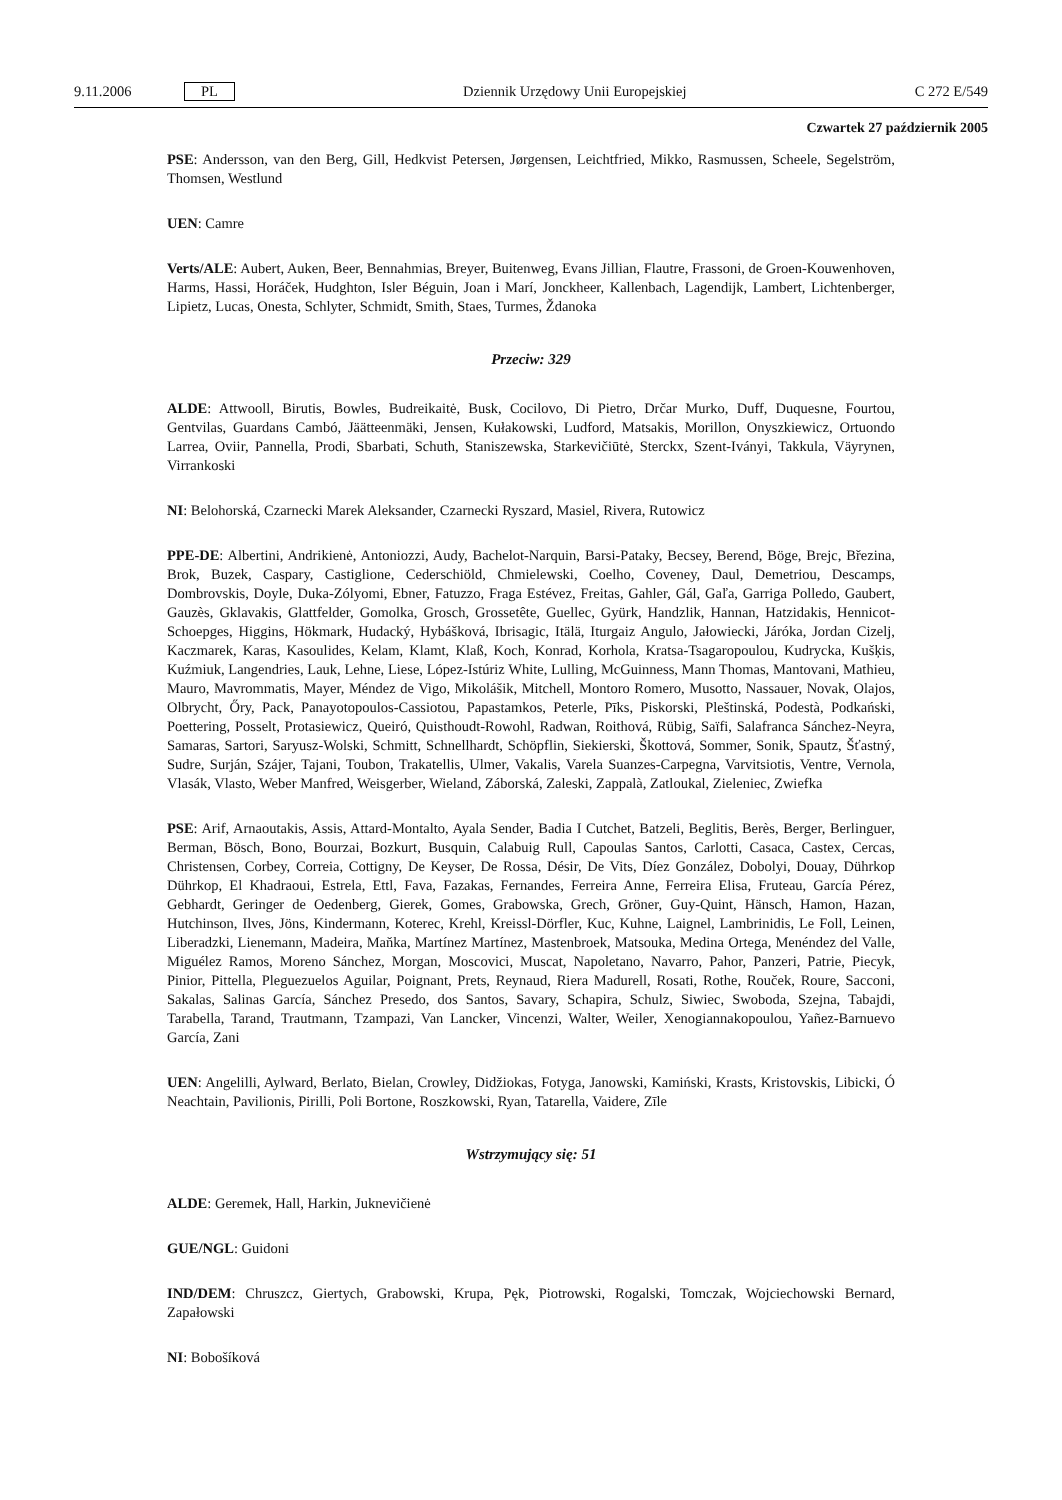9.11.2006 PL Dziennik Urzędowy Unii Europejskiej C 272 E/549
Czwartek 27 październik 2005
PSE: Andersson, van den Berg, Gill, Hedkvist Petersen, Jørgensen, Leichtfried, Mikko, Rasmussen, Scheele, Segelström, Thomsen, Westlund
UEN: Camre
Verts/ALE: Aubert, Auken, Beer, Bennahmias, Breyer, Buitenweg, Evans Jillian, Flautre, Frassoni, de Groen-Kouwenhoven, Harms, Hassi, Horáček, Hudghton, Isler Béguin, Joan i Marí, Jonckheer, Kallenbach, Lagendijk, Lambert, Lichtenberger, Lipietz, Lucas, Onesta, Schlyter, Schmidt, Smith, Staes, Turmes, Ždanoka
Przeciw: 329
ALDE: Attwooll, Birutis, Bowles, Budreikaitė, Busk, Cocilovo, Di Pietro, Drčar Murko, Duff, Duquesne, Fourtou, Gentvilas, Guardans Cambó, Jäätteenmäki, Jensen, Kułakowski, Ludford, Matsakis, Morillon, Onyszkiewicz, Ortuondo Larrea, Oviir, Pannella, Prodi, Sbarbati, Schuth, Staniszewska, Starkevičiūtė, Sterckx, Szent-Iványi, Takkula, Väyrynen, Virrankoski
NI: Belohorská, Czarnecki Marek Aleksander, Czarnecki Ryszard, Masiel, Rivera, Rutowicz
PPE-DE: Albertini, Andrikienė, Antoniozzi, Audy, Bachelot-Narquin, Barsi-Pataky, Becsey, Berend, Böge, Brejc, Březina, Brok, Buzek, Caspary, Castiglione, Cederschiöld, Chmielewski, Coelho, Coveney, Daul, Demetriou, Descamps, Dombrovskis, Doyle, Duka-Zólyomi, Ebner, Fatuzzo, Fraga Estévez, Freitas, Gahler, Gál, Gaľa, Garriga Polledo, Gaubert, Gauzès, Gklavakis, Glattfelder, Gomolka, Grosch, Grossetête, Guellec, Gyürk, Handzlik, Hannan, Hatzidakis, Hennicot-Schoepges, Higgins, Hökmark, Hudacký, Hybášková, Ibrisagic, Itälä, Iturgaiz Angulo, Jałowiecki, Járóka, Jordan Cizelj, Kaczmarek, Karas, Kasoulides, Kelam, Klamt, Klaß, Koch, Konrad, Korhola, Kratsa-Tsagaropoulou, Kudrycka, Kušķis, Kuźmiuk, Langendries, Lauk, Lehne, Liese, López-Istúriz White, Lulling, McGuinness, Mann Thomas, Mantovani, Mathieu, Mauro, Mavrommatis, Mayer, Méndez de Vigo, Mikolášik, Mitchell, Montoro Romero, Musotto, Nassauer, Novak, Olajos, Olbrycht, Őry, Pack, Panayotopoulos-Cassiotou, Papastamkos, Peterle, Pīks, Piskorski, Pleštinská, Podestà, Podkański, Poettering, Posselt, Protasiewicz, Queiró, Quisthoudt-Rowohl, Radwan, Roithová, Rübig, Saïfi, Salafranca Sánchez-Neyra, Samaras, Sartori, Saryusz-Wolski, Schmitt, Schnellhardt, Schöpflin, Siekierski, Škottová, Sommer, Sonik, Spautz, Šťastný, Sudre, Surján, Szájer, Tajani, Toubon, Trakatellis, Ulmer, Vakalis, Varela Suanzes-Carpegna, Varvitsiotis, Ventre, Vernola, Vlasák, Vlasto, Weber Manfred, Weisgerber, Wieland, Záborská, Zaleski, Zappalà, Zatloukal, Zieleniec, Zwiefka
PSE: Arif, Arnaoutakis, Assis, Attard-Montalto, Ayala Sender, Badia I Cutchet, Batzeli, Beglitis, Berès, Berger, Berlinguer, Berman, Bösch, Bono, Bourzai, Bozkurt, Busquin, Calabuig Rull, Capoulas Santos, Carlotti, Casaca, Castex, Cercas, Christensen, Corbey, Correia, Cottigny, De Keyser, De Rossa, Désir, De Vits, Díez González, Dobolyi, Douay, Dührkop Dührkop, El Khadraoui, Estrela, Ettl, Fava, Fazakas, Fernandes, Ferreira Anne, Ferreira Elisa, Fruteau, García Pérez, Gebhardt, Geringer de Oedenberg, Gierek, Gomes, Grabowska, Grech, Gröner, Guy-Quint, Hänsch, Hamon, Hazan, Hutchinson, Ilves, Jöns, Kindermann, Koterec, Krehl, Kreissl-Dörfler, Kuc, Kuhne, Laignel, Lambrinidis, Le Foll, Leinen, Liberadzki, Lienemann, Madeira, Maňka, Martínez Martínez, Mastenbroek, Matsouka, Medina Ortega, Menéndez del Valle, Miguélez Ramos, Moreno Sánchez, Morgan, Moscovici, Muscat, Napoletano, Navarro, Pahor, Panzeri, Patrie, Piecyk, Pinior, Pittella, Pleguezuelos Aguilar, Poignant, Prets, Reynaud, Riera Madurell, Rosati, Rothe, Rouček, Roure, Sacconi, Sakalas, Salinas García, Sánchez Presedo, dos Santos, Savary, Schapira, Schulz, Siwiec, Swoboda, Szejna, Tabajdi, Tarabella, Tarand, Trautmann, Tzampazi, Van Lancker, Vincenzi, Walter, Weiler, Xenogiannakopoulou, Yañez-Barnuevo García, Zani
UEN: Angelilli, Aylward, Berlato, Bielan, Crowley, Didžiokas, Fotyga, Janowski, Kamiński, Krasts, Kristovskis, Libicki, Ó Neachtain, Pavilionis, Pirilli, Poli Bortone, Roszkowski, Ryan, Tatarella, Vaidere, Zīle
Wstrzymujący się: 51
ALDE: Geremek, Hall, Harkin, Juknevičienė
GUE/NGL: Guidoni
IND/DEM: Chruszcz, Giertych, Grabowski, Krupa, Pęk, Piotrowski, Rogalski, Tomczak, Wojciechowski Bernard, Zapałowski
NI: Bobošíková